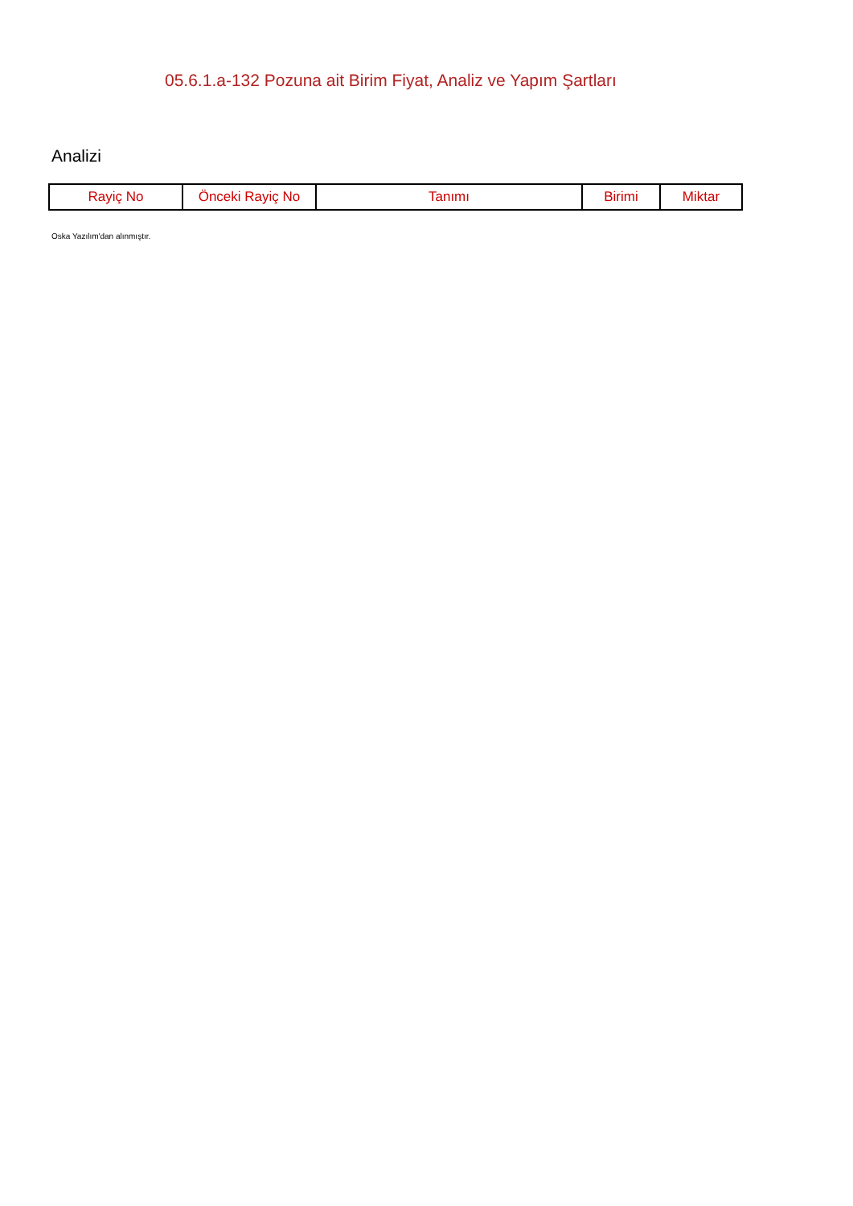05.6.1.a-132 Pozuna ait Birim Fiyat, Analiz ve Yapım Şartları
Analizi
| Rayiç No | Önceki Rayiç No | Tanımı | Birimi | Miktar |
| --- | --- | --- | --- | --- |
Oska Yazılım'dan alınmıştır.